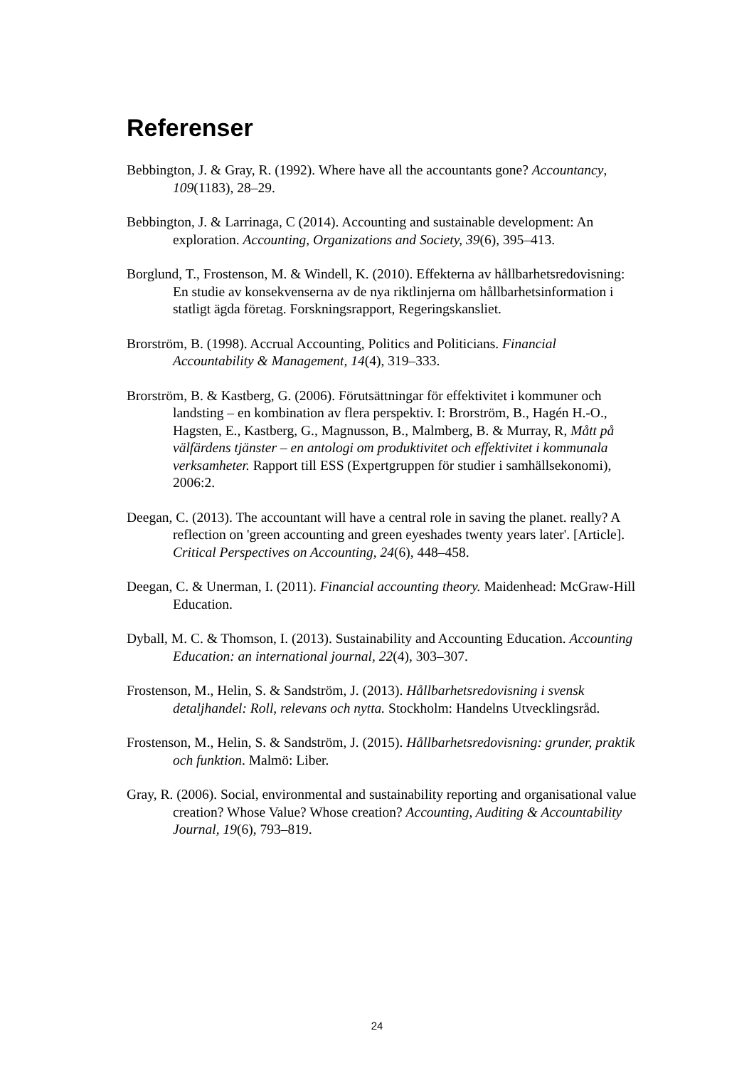Referenser
Bebbington, J. & Gray, R. (1992). Where have all the accountants gone? Accountancy, 109(1183), 28–29.
Bebbington, J. & Larrinaga, C (2014). Accounting and sustainable development: An exploration. Accounting, Organizations and Society, 39(6), 395–413.
Borglund, T., Frostenson, M. & Windell, K. (2010). Effekterna av hållbarhetsredovisning: En studie av konsekvenserna av de nya riktlinjerna om hållbarhetsinformation i statligt ägda företag. Forskningsrapport, Regeringskansliet.
Brorström, B. (1998). Accrual Accounting, Politics and Politicians. Financial Accountability & Management, 14(4), 319–333.
Brorström, B. & Kastberg, G. (2006). Förutsättningar för effektivitet i kommuner och landsting – en kombination av flera perspektiv. I: Brorström, B., Hagén H.-O., Hagsten, E., Kastberg, G., Magnusson, B., Malmberg, B. & Murray, R, Mått på välfärdens tjänster – en antologi om produktivitet och effektivitet i kommunala verksamheter. Rapport till ESS (Expertgruppen för studier i samhällsekonomi), 2006:2.
Deegan, C. (2013). The accountant will have a central role in saving the planet. really? A reflection on 'green accounting and green eyeshades twenty years later'. [Article]. Critical Perspectives on Accounting, 24(6), 448–458.
Deegan, C. & Unerman, I. (2011). Financial accounting theory. Maidenhead: McGraw-Hill Education.
Dyball, M. C. & Thomson, I. (2013). Sustainability and Accounting Education. Accounting Education: an international journal, 22(4), 303–307.
Frostenson, M., Helin, S. & Sandström, J. (2013). Hållbarhetsredovisning i svensk detaljhandel: Roll, relevans och nytta. Stockholm: Handelns Utvecklingsråd.
Frostenson, M., Helin, S. & Sandström, J. (2015). Hållbarhetsredovisning: grunder, praktik och funktion. Malmö: Liber.
Gray, R. (2006). Social, environmental and sustainability reporting and organisational value creation? Whose Value? Whose creation? Accounting, Auditing & Accountability Journal, 19(6), 793–819.
24